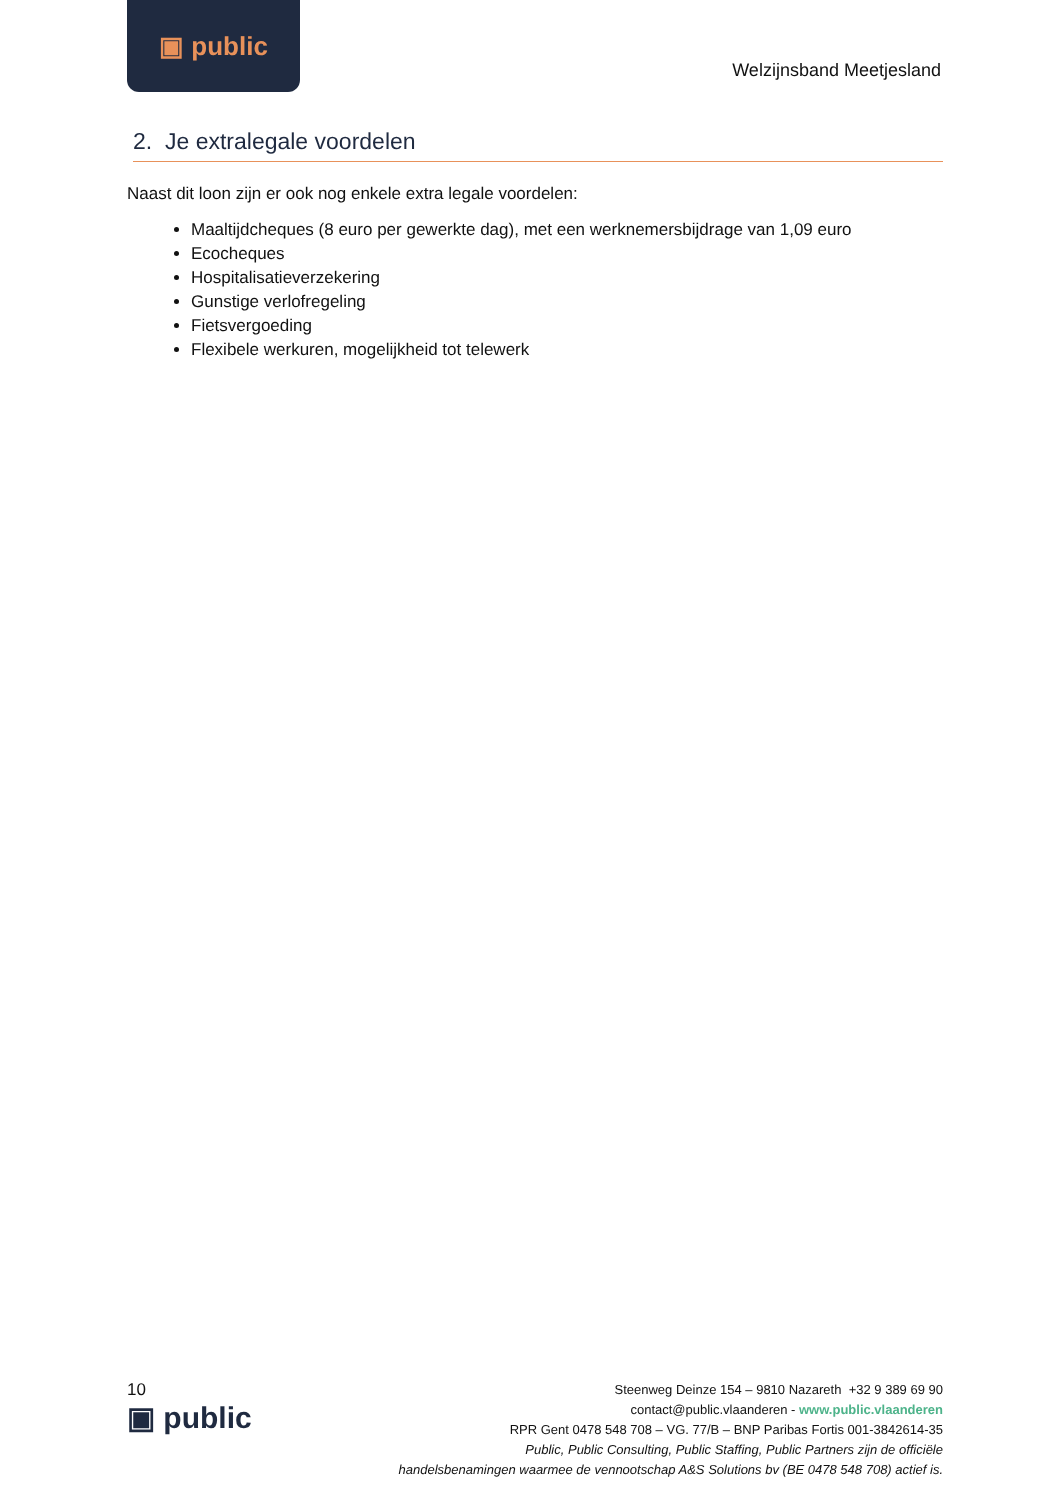▣ public
Welzijnsband Meetjesland
2. Je extralegale voordelen
Naast dit loon zijn er ook nog enkele extra legale voordelen:
Maaltijdcheques (8 euro per gewerkte dag), met een werknemersbijdrage van 1,09 euro
Ecocheques
Hospitalisatieverzekering
Gunstige verlofregeling
Fietsvergoeding
Flexibele werkuren, mogelijkheid tot telewerk
10
▣ public
Steenweg Deinze 154 – 9810 Nazareth +32 9 389 69 90
contact@public.vlaanderen - www.public.vlaanderen
RPR Gent 0478 548 708 – VG. 77/B – BNP Paribas Fortis 001-3842614-35
Public, Public Consulting, Public Staffing, Public Partners zijn de officiële
handelsbenamingen waarmee de vennootschap A&S Solutions bv (BE 0478 548 708) actief is.